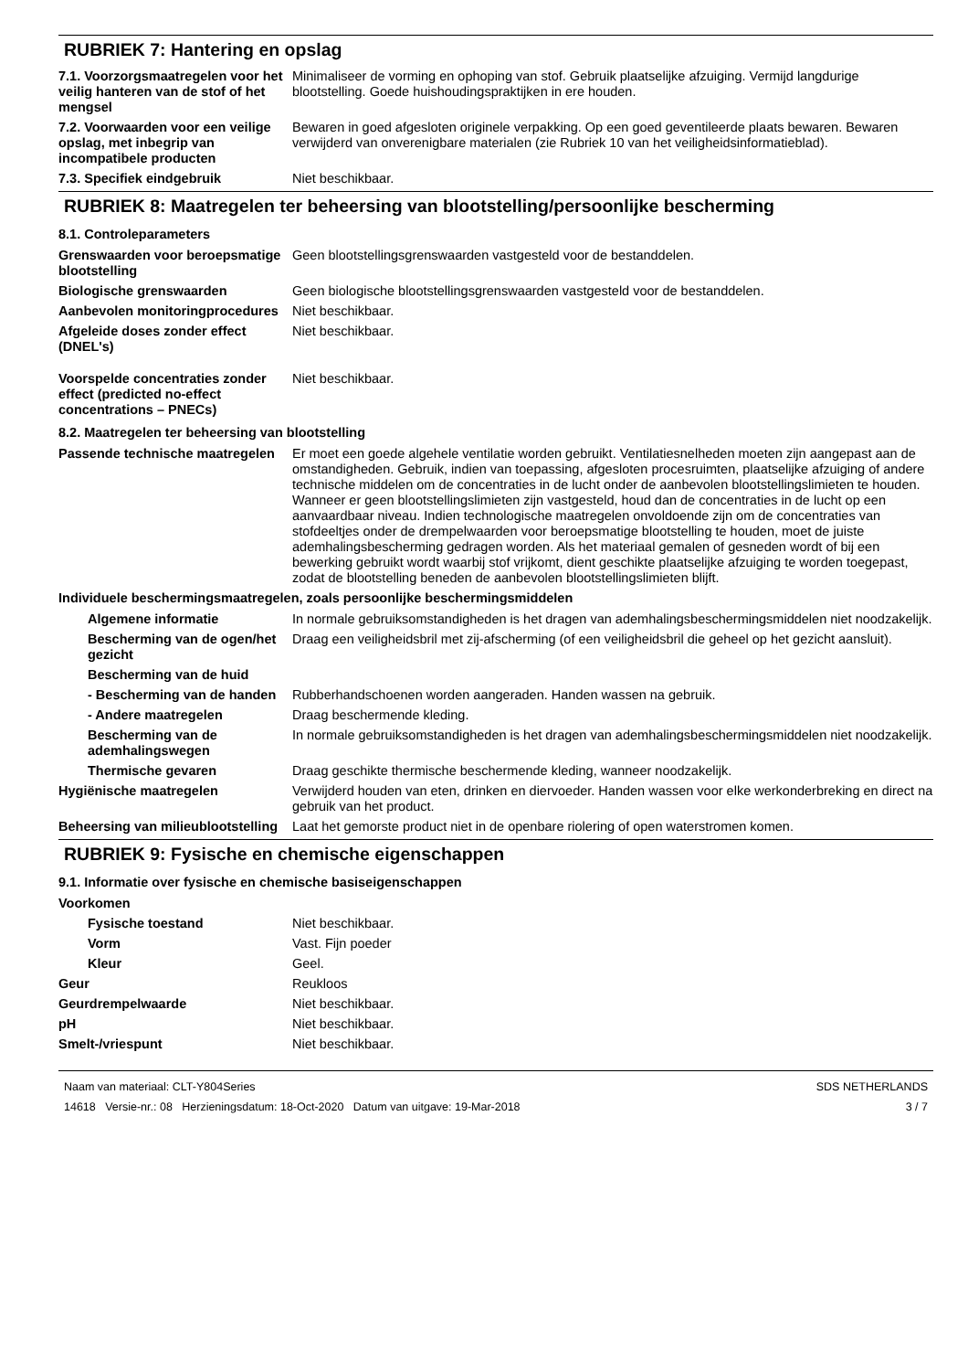RUBRIEK 7: Hantering en opslag
7.1. Voorzorgsmaatregelen voor het veilig hanteren van de stof of het mengsel
Minimaliseer de vorming en ophoping van stof. Gebruik plaatselijke afzuiging. Vermijd langdurige blootstelling. Goede huishoudingspraktijken in ere houden.
7.2. Voorwaarden voor een veilige opslag, met inbegrip van incompatibele producten
Bewaren in goed afgesloten originele verpakking. Op een goed geventileerde plaats bewaren. Bewaren verwijderd van onverenigbare materialen (zie Rubriek 10 van het veiligheidsinformatieblad).
7.3. Specifiek eindgebruik Niet beschikbaar.
RUBRIEK 8: Maatregelen ter beheersing van blootstelling/persoonlijke bescherming
8.1. Controleparameters
Grenswaarden voor beroepsmatige blootstelling
Geen blootstellingsgrenswaarden vastgesteld voor de bestanddelen.
Biologische grenswaarden Geen biologische blootstellingsgrenswaarden vastgesteld voor de bestanddelen.
Aanbevolen monitoringprocedures
Niet beschikbaar.
Afgeleide doses zonder effect (DNEL's)
Niet beschikbaar.
Voorspelde concentraties zonder effect (predicted no-effect concentrations – PNECs)
Niet beschikbaar.
8.2. Maatregelen ter beheersing van blootstelling
Passende technische maatregelen
Er moet een goede algehele ventilatie worden gebruikt. Ventilatiesnelheden moeten zijn aangepast aan de omstandigheden. Gebruik, indien van toepassing, afgesloten procesruimten, plaatselijke afzuiging of andere technische middelen om de concentraties in de lucht onder de aanbevolen blootstellingslimieten te houden. Wanneer er geen blootstellingslimieten zijn vastgesteld, houd dan de concentraties in de lucht op een aanvaardbaar niveau. Indien technologische maatregelen onvoldoende zijn om de concentraties van stofdeeltjes onder de drempelwaarden voor beroepsmatige blootstelling te houden, moet de juiste ademhalingsbescherming gedragen worden. Als het materiaal gemalen of gesneden wordt of bij een bewerking gebruikt wordt waarbij stof vrijkomt, dient geschikte plaatselijke afzuiging te worden toegepast, zodat de blootstelling beneden de aanbevolen blootstellingslimieten blijft.
Individuele beschermingsmaatregelen, zoals persoonlijke beschermingsmiddelen
Algemene informatie In normale gebruiksomstandigheden is het dragen van ademhalingsbeschermingsmiddelen niet noodzakelijk.
Bescherming van de ogen/het gezicht
Draag een veiligheidsbril met zij-afscherming (of een veiligheidsbril die geheel op het gezicht aansluit).
Bescherming van de huid
- Bescherming van de handen
Rubberhandschoenen worden aangeraden. Handen wassen na gebruik.
- Andere maatregelen Draag beschermende kleding.
Bescherming van de ademhalingswegen
In normale gebruiksomstandigheden is het dragen van ademhalingsbeschermingsmiddelen niet noodzakelijk.
Thermische gevaren Draag geschikte thermische beschermende kleding, wanneer noodzakelijk.
Hygiënische maatregelen Verwijderd houden van eten, drinken en diervoeder. Handen wassen voor elke werkonderbreking en direct na gebruik van het product.
Beheersing van milieublootstelling
Laat het gemorste product niet in de openbare riolering of open waterstromen komen.
RUBRIEK 9: Fysische en chemische eigenschappen
9.1. Informatie over fysische en chemische basiseigenschappen
Voorkomen
Fysische toestand Niet beschikbaar.
Vorm Vast. Fijn poeder
Kleur Geel.
Geur Reukloos
Geurdrempelwaarde Niet beschikbaar.
pH Niet beschikbaar.
Smelt-/vriespunt Niet beschikbaar.
Naam van materiaal: CLT-Y804Series
14618 Versie-nr.: 08 Herzieningsdatum: 18-Oct-2020 Datum van uitgave: 19-Mar-2018
SDS NETHERLANDS
3 / 7